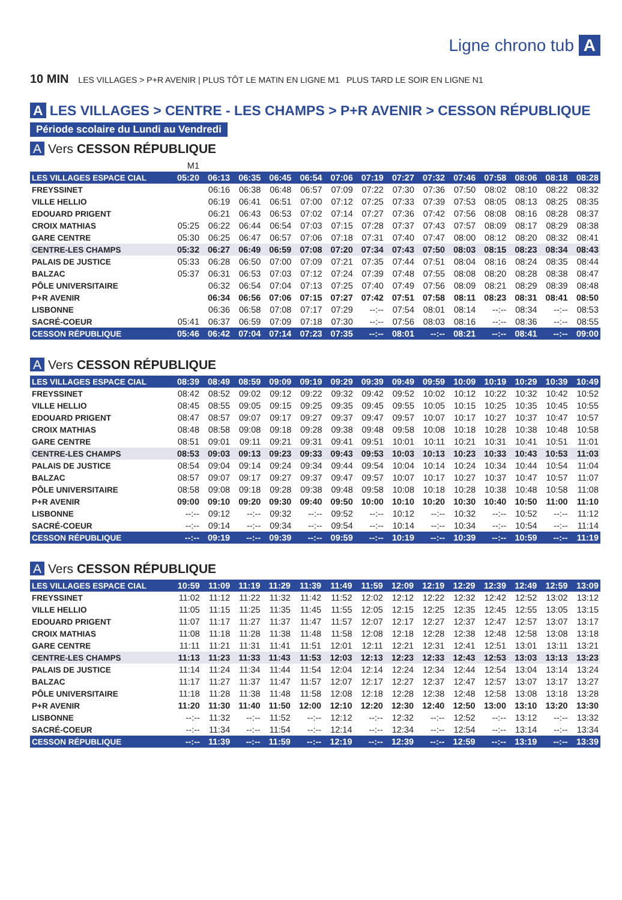Ligne chrono tub A
10 MIN LES VILLAGES > P+R AVENIR | PLUS TÔT LE MATIN EN LIGNE M1 PLUS TARD LE SOIR EN LIGNE N1
A LES VILLAGES > CENTRE - LES CHAMPS > P+R AVENIR > CESSON RÉPUBLIQUE
Période scolaire du Lundi au Vendredi
A Vers CESSON RÉPUBLIQUE
| | M1 | | | | | | | | | | | | | |
| LES VILLAGES ESPACE CIAL | 05:20 | 06:13 | 06:35 | 06:45 | 06:54 | 07:06 | 07:19 | 07:27 | 07:32 | 07:46 | 07:58 | 08:06 | 08:18 | 08:28 |
| FREYSSINET | | 06:16 | 06:38 | 06:48 | 06:57 | 07:09 | 07:22 | 07:30 | 07:36 | 07:50 | 08:02 | 08:10 | 08:22 | 08:32 |
| VILLE HELLIO | | 06:19 | 06:41 | 06:51 | 07:00 | 07:12 | 07:25 | 07:33 | 07:39 | 07:53 | 08:05 | 08:13 | 08:25 | 08:35 |
| EDOUARD PRIGENT | | 06:21 | 06:43 | 06:53 | 07:02 | 07:14 | 07:27 | 07:36 | 07:42 | 07:56 | 08:08 | 08:16 | 08:28 | 08:37 |
| CROIX MATHIAS | 05:25 | 06:22 | 06:44 | 06:54 | 07:03 | 07:15 | 07:28 | 07:37 | 07:43 | 07:57 | 08:09 | 08:17 | 08:29 | 08:38 |
| GARE CENTRE | 05:30 | 06:25 | 06:47 | 06:57 | 07:06 | 07:18 | 07:31 | 07:40 | 07:47 | 08:00 | 08:12 | 08:20 | 08:32 | 08:41 |
| CENTRE-LES CHAMPS | 05:32 | 06:27 | 06:49 | 06:59 | 07:08 | 07:20 | 07:34 | 07:43 | 07:50 | 08:03 | 08:15 | 08:23 | 08:34 | 08:43 |
| PALAIS DE JUSTICE | 05:33 | 06:28 | 06:50 | 07:00 | 07:09 | 07:21 | 07:35 | 07:44 | 07:51 | 08:04 | 08:16 | 08:24 | 08:35 | 08:44 |
| BALZAC | 05:37 | 06:31 | 06:53 | 07:03 | 07:12 | 07:24 | 07:39 | 07:48 | 07:55 | 08:08 | 08:20 | 08:28 | 08:38 | 08:47 |
| PÔLE UNIVERSITAIRE | | 06:32 | 06:54 | 07:04 | 07:13 | 07:25 | 07:40 | 07:49 | 07:56 | 08:09 | 08:21 | 08:29 | 08:39 | 08:48 |
| P+R AVENIR | | 06:34 | 06:56 | 07:06 | 07:15 | 07:27 | 07:42 | 07:51 | 07:58 | 08:11 | 08:23 | 08:31 | 08:41 | 08:50 |
| LISBONNE | | 06:36 | 06:58 | 07:08 | 07:17 | 07:29 | --:-- | 07:54 | 08:01 | 08:14 | --:-- | 08:34 | --:-- | 08:53 |
| SACRÉ-COEUR | 05:41 | 06:37 | 06:59 | 07:09 | 07:18 | 07:30 | --:-- | 07:56 | 08:03 | 08:16 | --:-- | 08:36 | --:-- | 08:55 |
| CESSON RÉPUBLIQUE | 05:46 | 06:42 | 07:04 | 07:14 | 07:23 | 07:35 | --:-- | 08:01 | --:-- | 08:21 | --:-- | 08:41 | --:-- | 09:00 |
A Vers CESSON RÉPUBLIQUE
| LES VILLAGES ESPACE CIAL | 08:39 | 08:49 | 08:59 | 09:09 | 09:19 | 09:29 | 09:39 | 09:49 | 09:59 | 10:09 | 10:19 | 10:29 | 10:39 | 10:49 |
| FREYSSINET | 08:42 | 08:52 | 09:02 | 09:12 | 09:22 | 09:32 | 09:42 | 09:52 | 10:02 | 10:12 | 10:22 | 10:32 | 10:42 | 10:52 |
| VILLE HELLIO | 08:45 | 08:55 | 09:05 | 09:15 | 09:25 | 09:35 | 09:45 | 09:55 | 10:05 | 10:15 | 10:25 | 10:35 | 10:45 | 10:55 |
| EDOUARD PRIGENT | 08:47 | 08:57 | 09:07 | 09:17 | 09:27 | 09:37 | 09:47 | 09:57 | 10:07 | 10:17 | 10:27 | 10:37 | 10:47 | 10:57 |
| CROIX MATHIAS | 08:48 | 08:58 | 09:08 | 09:18 | 09:28 | 09:38 | 09:48 | 09:58 | 10:08 | 10:18 | 10:28 | 10:38 | 10:48 | 10:58 |
| GARE CENTRE | 08:51 | 09:01 | 09:11 | 09:21 | 09:31 | 09:41 | 09:51 | 10:01 | 10:11 | 10:21 | 10:31 | 10:41 | 10:51 | 11:01 |
| CENTRE-LES CHAMPS | 08:53 | 09:03 | 09:13 | 09:23 | 09:33 | 09:43 | 09:53 | 10:03 | 10:13 | 10:23 | 10:33 | 10:43 | 10:53 | 11:03 |
| PALAIS DE JUSTICE | 08:54 | 09:04 | 09:14 | 09:24 | 09:34 | 09:44 | 09:54 | 10:04 | 10:14 | 10:24 | 10:34 | 10:44 | 10:54 | 11:04 |
| BALZAC | 08:57 | 09:07 | 09:17 | 09:27 | 09:37 | 09:47 | 09:57 | 10:07 | 10:17 | 10:27 | 10:37 | 10:47 | 10:57 | 11:07 |
| PÔLE UNIVERSITAIRE | 08:58 | 09:08 | 09:18 | 09:28 | 09:38 | 09:48 | 09:58 | 10:08 | 10:18 | 10:28 | 10:38 | 10:48 | 10:58 | 11:08 |
| P+R AVENIR | 09:00 | 09:10 | 09:20 | 09:30 | 09:40 | 09:50 | 10:00 | 10:10 | 10:20 | 10:30 | 10:40 | 10:50 | 11:00 | 11:10 |
| LISBONNE | --:-- | 09:12 | --:-- | 09:32 | --:-- | 09:52 | --:-- | 10:12 | --:-- | 10:32 | --:-- | 10:52 | --:-- | 11:12 |
| SACRÉ-COEUR | --:-- | 09:14 | --:-- | 09:34 | --:-- | 09:54 | --:-- | 10:14 | --:-- | 10:34 | --:-- | 10:54 | --:-- | 11:14 |
| CESSON RÉPUBLIQUE | --:-- | 09:19 | --:-- | 09:39 | --:-- | 09:59 | --:-- | 10:19 | --:-- | 10:39 | --:-- | 10:59 | --:-- | 11:19 |
A Vers CESSON RÉPUBLIQUE
| LES VILLAGES ESPACE CIAL | 10:59 | 11:09 | 11:19 | 11:29 | 11:39 | 11:49 | 11:59 | 12:09 | 12:19 | 12:29 | 12:39 | 12:49 | 12:59 | 13:09 |
| FREYSSINET | 11:02 | 11:12 | 11:22 | 11:32 | 11:42 | 11:52 | 12:02 | 12:12 | 12:22 | 12:32 | 12:42 | 12:52 | 13:02 | 13:12 |
| VILLE HELLIO | 11:05 | 11:15 | 11:25 | 11:35 | 11:45 | 11:55 | 12:05 | 12:15 | 12:25 | 12:35 | 12:45 | 12:55 | 13:05 | 13:15 |
| EDOUARD PRIGENT | 11:07 | 11:17 | 11:27 | 11:37 | 11:47 | 11:57 | 12:07 | 12:17 | 12:27 | 12:37 | 12:47 | 12:57 | 13:07 | 13:17 |
| CROIX MATHIAS | 11:08 | 11:18 | 11:28 | 11:38 | 11:48 | 11:58 | 12:08 | 12:18 | 12:28 | 12:38 | 12:48 | 12:58 | 13:08 | 13:18 |
| GARE CENTRE | 11:11 | 11:21 | 11:31 | 11:41 | 11:51 | 12:01 | 12:11 | 12:21 | 12:31 | 12:41 | 12:51 | 13:01 | 13:11 | 13:21 |
| CENTRE-LES CHAMPS | 11:13 | 11:23 | 11:33 | 11:43 | 11:53 | 12:03 | 12:13 | 12:23 | 12:33 | 12:43 | 12:53 | 13:03 | 13:13 | 13:23 |
| PALAIS DE JUSTICE | 11:14 | 11:24 | 11:34 | 11:44 | 11:54 | 12:04 | 12:14 | 12:24 | 12:34 | 12:44 | 12:54 | 13:04 | 13:14 | 13:24 |
| BALZAC | 11:17 | 11:27 | 11:37 | 11:47 | 11:57 | 12:07 | 12:17 | 12:27 | 12:37 | 12:47 | 12:57 | 13:07 | 13:17 | 13:27 |
| PÔLE UNIVERSITAIRE | 11:18 | 11:28 | 11:38 | 11:48 | 11:58 | 12:08 | 12:18 | 12:28 | 12:38 | 12:48 | 12:58 | 13:08 | 13:18 | 13:28 |
| P+R AVENIR | 11:20 | 11:30 | 11:40 | 11:50 | 12:00 | 12:10 | 12:20 | 12:30 | 12:40 | 12:50 | 13:00 | 13:10 | 13:20 | 13:30 |
| LISBONNE | --:-- | 11:32 | --:-- | 11:52 | --:-- | 12:12 | --:-- | 12:32 | --:-- | 12:52 | --:-- | 13:12 | --:-- | 13:32 |
| SACRÉ-COEUR | --:-- | 11:34 | --:-- | 11:54 | --:-- | 12:14 | --:-- | 12:34 | --:-- | 12:54 | --:-- | 13:14 | --:-- | 13:34 |
| CESSON RÉPUBLIQUE | --:-- | 11:39 | --:-- | 11:59 | --:-- | 12:19 | --:-- | 12:39 | --:-- | 12:59 | --:-- | 13:19 | --:-- | 13:39 |